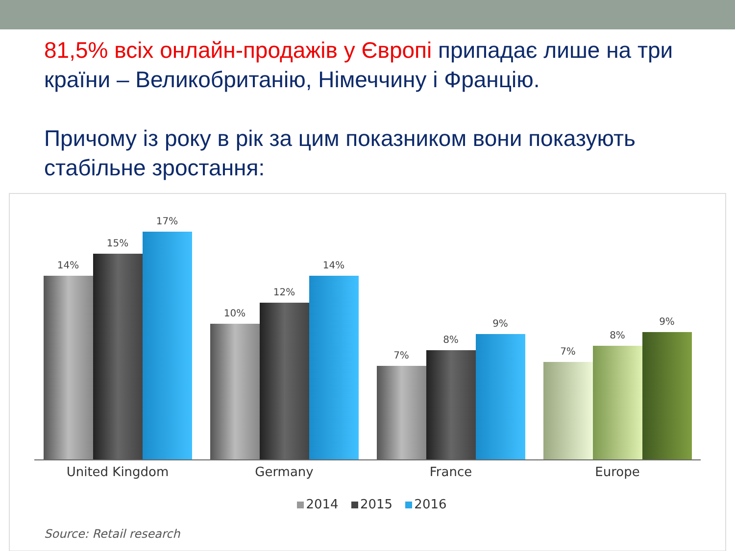81,5% всіх онлайн-продажів у Європі припадає лише на три країни – Великобританію, Німеччину і Францію.
Причому із року в рік за цим показником вони показують стабільне зростання:
14%
15%
17%
10%
12%
14%
7%
8%
9%
7%
8%
9%
United Kingdom Germany France Europe
2014 2015 2016
Source: Retail research